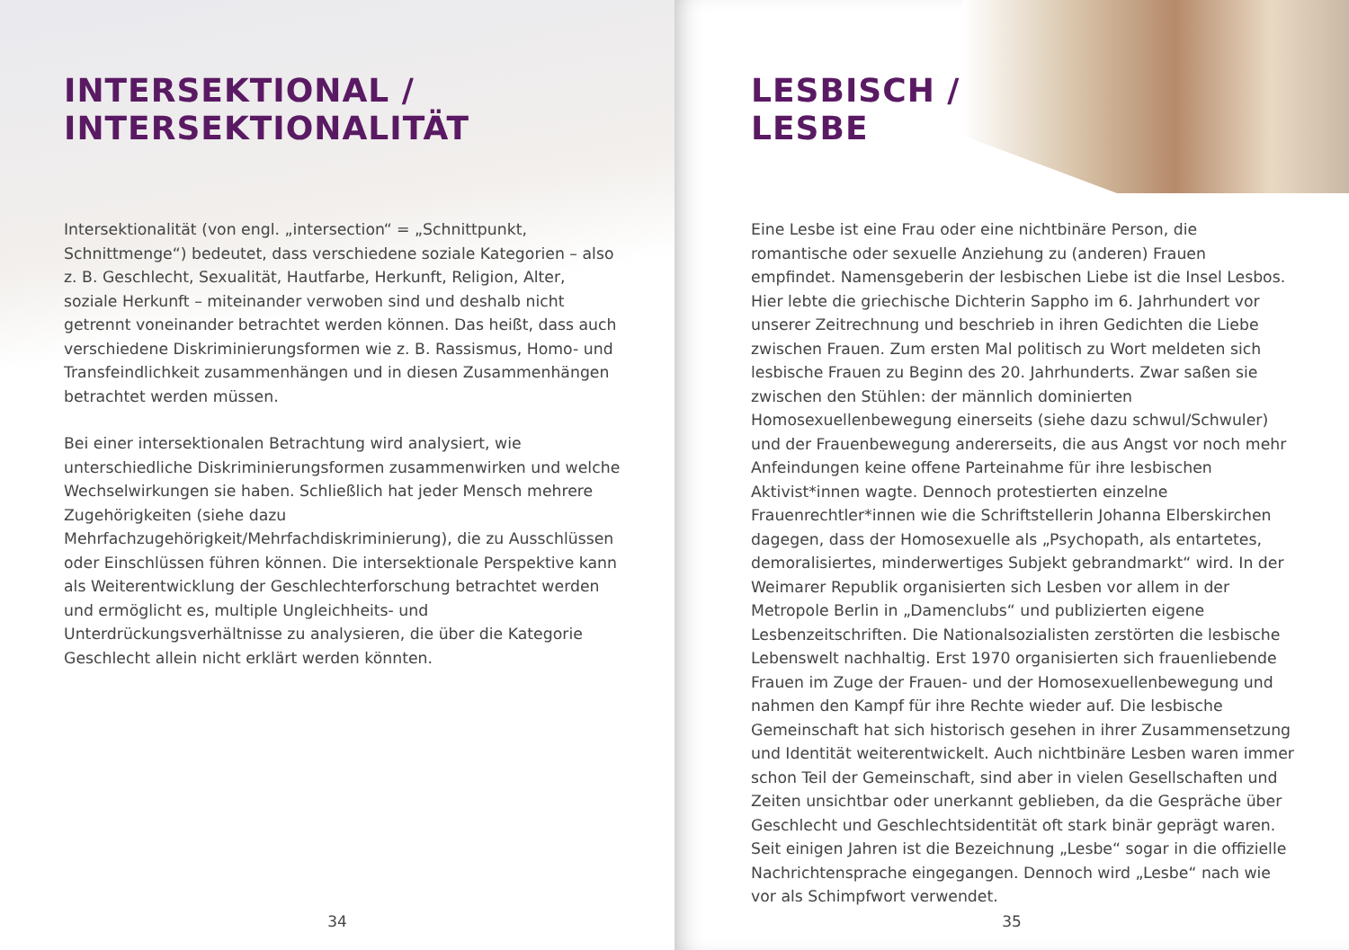INTERSEKTIONAL /
INTERSEKTIONALITÄT
Intersektionalität (von engl. „intersection“ = „Schnittpunkt, Schnittmenge“) bedeutet, dass verschiedene soziale Kategorien – also z. B. Geschlecht, Sexualität, Hautfarbe, Herkunft, Religion, Alter, soziale Herkunft – miteinander verwoben sind und deshalb nicht getrennt voneinander betrachtet werden können. Das heißt, dass auch verschiedene Diskriminierungsformen wie z. B. Rassismus, Homo- und Transfeindlichkeit zusammenhängen und in diesen Zusammenhängen betrachtet werden müssen.
Bei einer intersektionalen Betrachtung wird analysiert, wie unterschiedliche Diskriminierungsformen zusammenwirken und welche Wechselwirkungen sie haben. Schließlich hat jeder Mensch mehrere Zugehörigkeiten (siehe dazu Mehrfachzugehörigkeit/Mehrfachdiskriminierung), die zu Ausschlüssen oder Einschlüssen führen können. Die intersektionale Perspektive kann als Weiterentwicklung der Geschlechterforschung betrachtet werden und ermöglicht es, multiple Ungleichheits- und Unterdrückungsverhältnisse zu analysieren, die über die Kategorie Geschlecht allein nicht erklärt werden könnten.
34
LESBISCH /
LESBE
Eine Lesbe ist eine Frau oder eine nichtbinäre Person, die romantische oder sexuelle Anziehung zu (anderen) Frauen empfindet. Namensgeberin der lesbischen Liebe ist die Insel Lesbos. Hier lebte die griechische Dichterin Sappho im 6. Jahrhundert vor unserer Zeitrechnung und beschrieb in ihren Gedichten die Liebe zwischen Frauen. Zum ersten Mal politisch zu Wort meldeten sich lesbische Frauen zu Beginn des 20. Jahrhunderts. Zwar saßen sie zwischen den Stühlen: der männlich dominierten Homosexuellenbewegung einerseits (siehe dazu schwul/Schwuler) und der Frauenbewegung andererseits, die aus Angst vor noch mehr Anfeindungen keine offene Parteinahme für ihre lesbischen Aktivist*innen wagte. Dennoch protestierten einzelne Frauenrechtler*innen wie die Schriftstellerin Johanna Elberskirchen dagegen, dass der Homosexuelle als „Psychopath, als entartetes, demoralisiertes, minderwertiges Subjekt gebrandmarkt“ wird. In der Weimarer Republik organisierten sich Lesben vor allem in der Metropole Berlin in „Damenclubs“ und publizierten eigene Lesbenzeitschriften. Die Nationalsozialisten zerstörten die lesbische Lebenswelt nachhaltig. Erst 1970 organisierten sich frauenliebende Frauen im Zuge der Frauen- und der Homosexuellenbewegung und nahmen den Kampf für ihre Rechte wieder auf. Die lesbische Gemeinschaft hat sich historisch gesehen in ihrer Zusammensetzung und Identität weiterentwickelt. Auch nichtbinäre Lesben waren immer schon Teil der Gemeinschaft, sind aber in vielen Gesellschaften und Zeiten unsichtbar oder unerkannt geblieben, da die Gespräche über Geschlecht und Geschlechtsidentität oft stark binär geprägt waren. Seit einigen Jahren ist die Bezeichnung „Lesbe“ sogar in die offizielle Nachrichtensprache eingegangen. Dennoch wird „Lesbe“ nach wie vor als Schimpfwort verwendet.
35